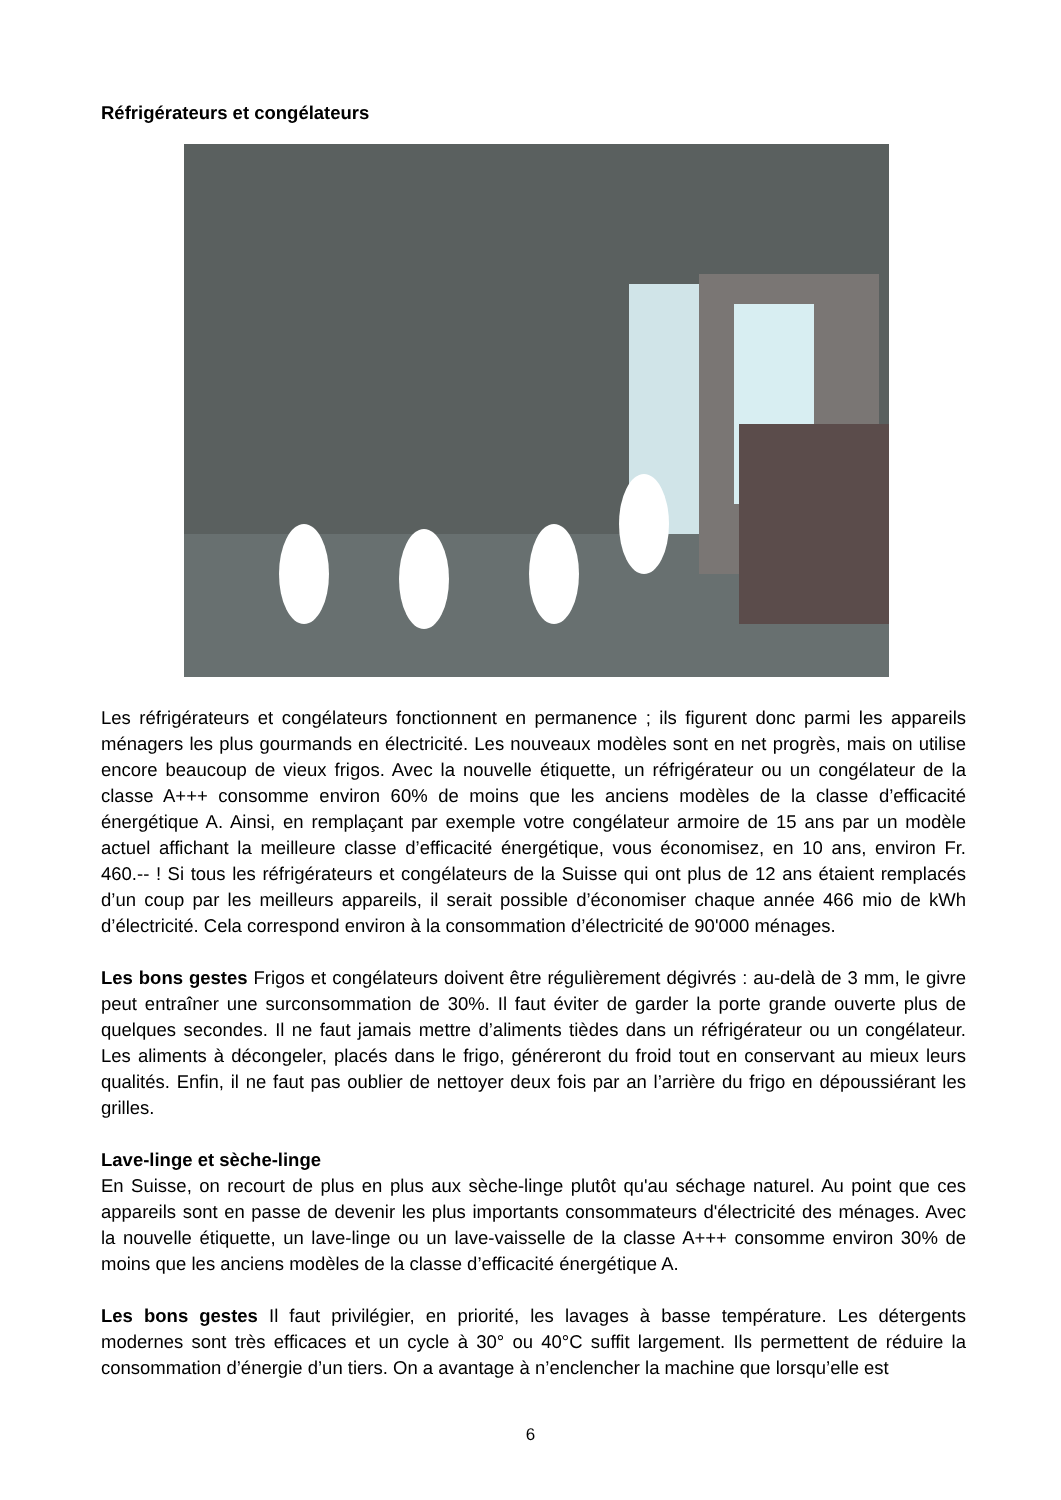Réfrigérateurs et congélateurs
Les réfrigérateurs et congélateurs fonctionnent en permanence ; ils figurent donc parmi les appareils ménagers les plus gourmands en électricité. Les nouveaux modèles sont en net progrès, mais on utilise encore beaucoup de vieux frigos. Avec la nouvelle étiquette, un réfrigérateur ou un congélateur de la classe A+++ consomme environ 60% de moins que les anciens modèles de la classe d’efficacité énergétique A. Ainsi, en remplaçant par exemple votre congélateur armoire de 15 ans par un modèle actuel affichant la meilleure classe d’efficacité énergétique, vous économisez, en 10 ans, environ Fr. 460.-- ! Si tous les réfrigérateurs et congélateurs de la Suisse qui ont plus de 12 ans étaient remplacés d’un coup par les meilleurs appareils, il serait possible d’économiser chaque année 466 mio de kWh d’électricité. Cela correspond environ à la consommation d’électricité de 90'000 ménages.
Les bons gestes Frigos et congélateurs doivent être régulièrement dégivrés : au-delà de 3 mm, le givre peut entraîner une surconsommation de 30%. Il faut éviter de garder la porte grande ouverte plus de quelques secondes. Il ne faut jamais mettre d’aliments tièdes dans un réfrigérateur ou un congélateur. Les aliments à décongeler, placés dans le frigo, généreront du froid tout en conservant au mieux leurs qualités. Enfin, il ne faut pas oublier de nettoyer deux fois par an l’arrière du frigo en dépoussiérant les grilles.
Lave-linge et sèche-linge
En Suisse, on recourt de plus en plus aux sèche-linge plutôt qu'au séchage naturel. Au point que ces appareils sont en passe de devenir les plus importants consommateurs d'électricité des ménages. Avec la nouvelle étiquette, un lave-linge ou un lave-vaisselle de la classe A+++ consomme environ 30% de moins que les anciens modèles de la classe d’efficacité énergétique A.
Les bons gestes Il faut privilégier, en priorité, les lavages à basse température. Les détergents modernes sont très efficaces et un cycle à 30° ou 40°C suffit largement. Ils permettent de réduire la consommation d’énergie d’un tiers. On a avantage à n’enclencher la machine que lorsqu’elle est
6